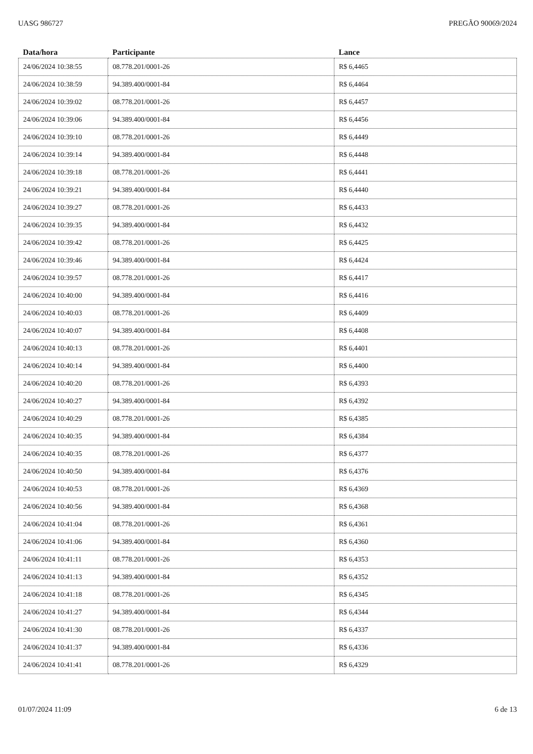UASG 986727 PREGÃO 90069/2024
| Data/hora | Participante | Lance |
| --- | --- | --- |
| 24/06/2024 10:38:55 | 08.778.201/0001-26 | R$ 6,4465 |
| 24/06/2024 10:38:59 | 94.389.400/0001-84 | R$ 6,4464 |
| 24/06/2024 10:39:02 | 08.778.201/0001-26 | R$ 6,4457 |
| 24/06/2024 10:39:06 | 94.389.400/0001-84 | R$ 6,4456 |
| 24/06/2024 10:39:10 | 08.778.201/0001-26 | R$ 6,4449 |
| 24/06/2024 10:39:14 | 94.389.400/0001-84 | R$ 6,4448 |
| 24/06/2024 10:39:18 | 08.778.201/0001-26 | R$ 6,4441 |
| 24/06/2024 10:39:21 | 94.389.400/0001-84 | R$ 6,4440 |
| 24/06/2024 10:39:27 | 08.778.201/0001-26 | R$ 6,4433 |
| 24/06/2024 10:39:35 | 94.389.400/0001-84 | R$ 6,4432 |
| 24/06/2024 10:39:42 | 08.778.201/0001-26 | R$ 6,4425 |
| 24/06/2024 10:39:46 | 94.389.400/0001-84 | R$ 6,4424 |
| 24/06/2024 10:39:57 | 08.778.201/0001-26 | R$ 6,4417 |
| 24/06/2024 10:40:00 | 94.389.400/0001-84 | R$ 6,4416 |
| 24/06/2024 10:40:03 | 08.778.201/0001-26 | R$ 6,4409 |
| 24/06/2024 10:40:07 | 94.389.400/0001-84 | R$ 6,4408 |
| 24/06/2024 10:40:13 | 08.778.201/0001-26 | R$ 6,4401 |
| 24/06/2024 10:40:14 | 94.389.400/0001-84 | R$ 6,4400 |
| 24/06/2024 10:40:20 | 08.778.201/0001-26 | R$ 6,4393 |
| 24/06/2024 10:40:27 | 94.389.400/0001-84 | R$ 6,4392 |
| 24/06/2024 10:40:29 | 08.778.201/0001-26 | R$ 6,4385 |
| 24/06/2024 10:40:35 | 94.389.400/0001-84 | R$ 6,4384 |
| 24/06/2024 10:40:35 | 08.778.201/0001-26 | R$ 6,4377 |
| 24/06/2024 10:40:50 | 94.389.400/0001-84 | R$ 6,4376 |
| 24/06/2024 10:40:53 | 08.778.201/0001-26 | R$ 6,4369 |
| 24/06/2024 10:40:56 | 94.389.400/0001-84 | R$ 6,4368 |
| 24/06/2024 10:41:04 | 08.778.201/0001-26 | R$ 6,4361 |
| 24/06/2024 10:41:06 | 94.389.400/0001-84 | R$ 6,4360 |
| 24/06/2024 10:41:11 | 08.778.201/0001-26 | R$ 6,4353 |
| 24/06/2024 10:41:13 | 94.389.400/0001-84 | R$ 6,4352 |
| 24/06/2024 10:41:18 | 08.778.201/0001-26 | R$ 6,4345 |
| 24/06/2024 10:41:27 | 94.389.400/0001-84 | R$ 6,4344 |
| 24/06/2024 10:41:30 | 08.778.201/0001-26 | R$ 6,4337 |
| 24/06/2024 10:41:37 | 94.389.400/0001-84 | R$ 6,4336 |
| 24/06/2024 10:41:41 | 08.778.201/0001-26 | R$ 6,4329 |
01/07/2024 11:09 6 de 13